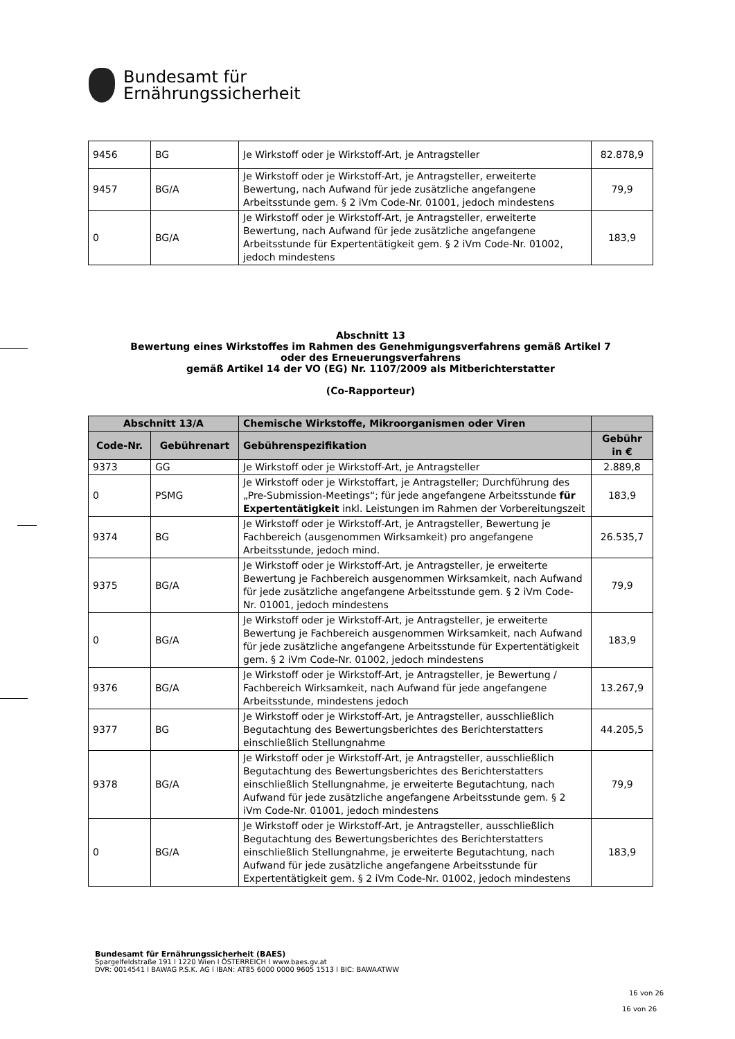Bundesamt für
Ernährungssicherheit
| 9456 | BG | Je Wirkstoff oder je Wirkstoff-Art, je Antragsteller | 82.878,9 |
| 9457 | BG/A | Je Wirkstoff oder je Wirkstoff-Art, je Antragsteller, erweiterte Bewertung, nach Aufwand für jede zusätzliche angefangene Arbeitsstunde gem. § 2 iVm Code-Nr. 01001, jedoch mindestens | 79,9 |
| 0 | BG/A | Je Wirkstoff oder je Wirkstoff-Art, je Antragsteller, erweiterte Bewertung, nach Aufwand für jede zusätzliche angefangene Arbeitsstunde für Expertentätigkeit gem. § 2 iVm Code-Nr. 01002, jedoch mindestens | 183,9 |
Abschnitt 13
Bewertung eines Wirkstoffes im Rahmen des Genehmigungsverfahrens gemäß Artikel 7
oder des Erneuerungsverfahrens
gemäß Artikel 14 der VO (EG) Nr. 1107/2009 als Mitberichterstatter
(Co-Rapporteur)
| Abschnitt 13/A | | Chemische Wirkstoffe, Mikroorganismen oder Viren | |
| --- | --- | --- | --- |
| Code-Nr. | Gebührenart | Gebührenspezifikation | Gebühr in € |
| 9373 | GG | Je Wirkstoff oder je Wirkstoff-Art, je Antragsteller | 2.889,8 |
| 0 | PSMG | Je Wirkstoff oder je Wirkstoffart, je Antragsteller; Durchführung des „Pre-Submission-Meetings“; für jede angefangene Arbeitsstunde für Expertentätigkeit inkl. Leistungen im Rahmen der Vorbereitungszeit | 183,9 |
| 9374 | BG | Je Wirkstoff oder je Wirkstoff-Art, je Antragsteller, Bewertung je Fachbereich (ausgenommen Wirksamkeit) pro angefangene Arbeitsstunde, jedoch mind. | 26.535,7 |
| 9375 | BG/A | Je Wirkstoff oder je Wirkstoff-Art, je Antragsteller, je erweiterte Bewertung je Fachbereich ausgenommen Wirksamkeit, nach Aufwand für jede zusätzliche angefangene Arbeitsstunde gem. § 2 iVm Code-Nr. 01001, jedoch mindestens | 79,9 |
| 0 | BG/A | Je Wirkstoff oder je Wirkstoff-Art, je Antragsteller, je erweiterte Bewertung je Fachbereich ausgenommen Wirksamkeit, nach Aufwand für jede zusätzliche angefangene Arbeitsstunde für Expertentätigkeit gem. § 2 iVm Code-Nr. 01002, jedoch mindestens | 183,9 |
| 9376 | BG/A | Je Wirkstoff oder je Wirkstoff-Art, je Antragsteller, je Bewertung / Fachbereich Wirksamkeit, nach Aufwand für jede angefangene Arbeitsstunde, mindestens jedoch | 13.267,9 |
| 9377 | BG | Je Wirkstoff oder je Wirkstoff-Art, je Antragsteller, ausschließlich Begutachtung des Bewertungsberichtes des Berichterstatters einschließlich Stellungnahme | 44.205,5 |
| 9378 | BG/A | Je Wirkstoff oder je Wirkstoff-Art, je Antragsteller, ausschließlich Begutachtung des Bewertungsberichtes des Berichterstatters einschließlich Stellungnahme, je erweiterte Begutachtung, nach Aufwand für jede zusätzliche angefangene Arbeitsstunde gem. § 2 iVm Code-Nr. 01001, jedoch mindestens | 79,9 |
| 0 | BG/A | Je Wirkstoff oder je Wirkstoff-Art, je Antragsteller, ausschließlich Begutachtung des Bewertungsberichtes des Berichterstatters einschließlich Stellungnahme, je erweiterte Begutachtung, nach Aufwand für jede zusätzliche angefangene Arbeitsstunde für Expertentätigkeit gem. § 2 iVm Code-Nr. 01002, jedoch mindestens | 183,9 |
Bundesamt für Ernährungssicherheit (BAES)
Spargelfeldstraße 191 l 1220 Wien l ÖSTERREICH l www.baes.gv.at
DVR: 0014541 l BAWAG P.S.K. AG l IBAN: AT85 6000 0000 9605 1513 l BIC: BAWAATWW
16 von 26
16 von 26